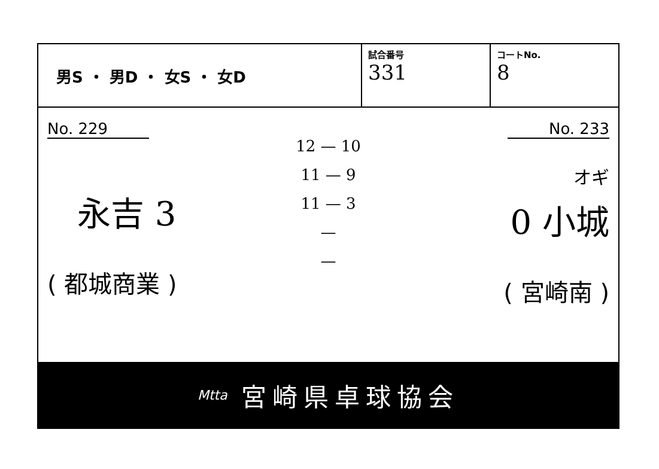男S ・ 男D ・ 女S ・ 女D
試合番号
331
コートNo.
8
No. 229
永吉 3
( 都城商業 )
12 — 10
11 — 9
11 — 3
—
—
No. 233
オギ
0 小城
( 宮崎南 )
Mtta 宮崎県卓球協会